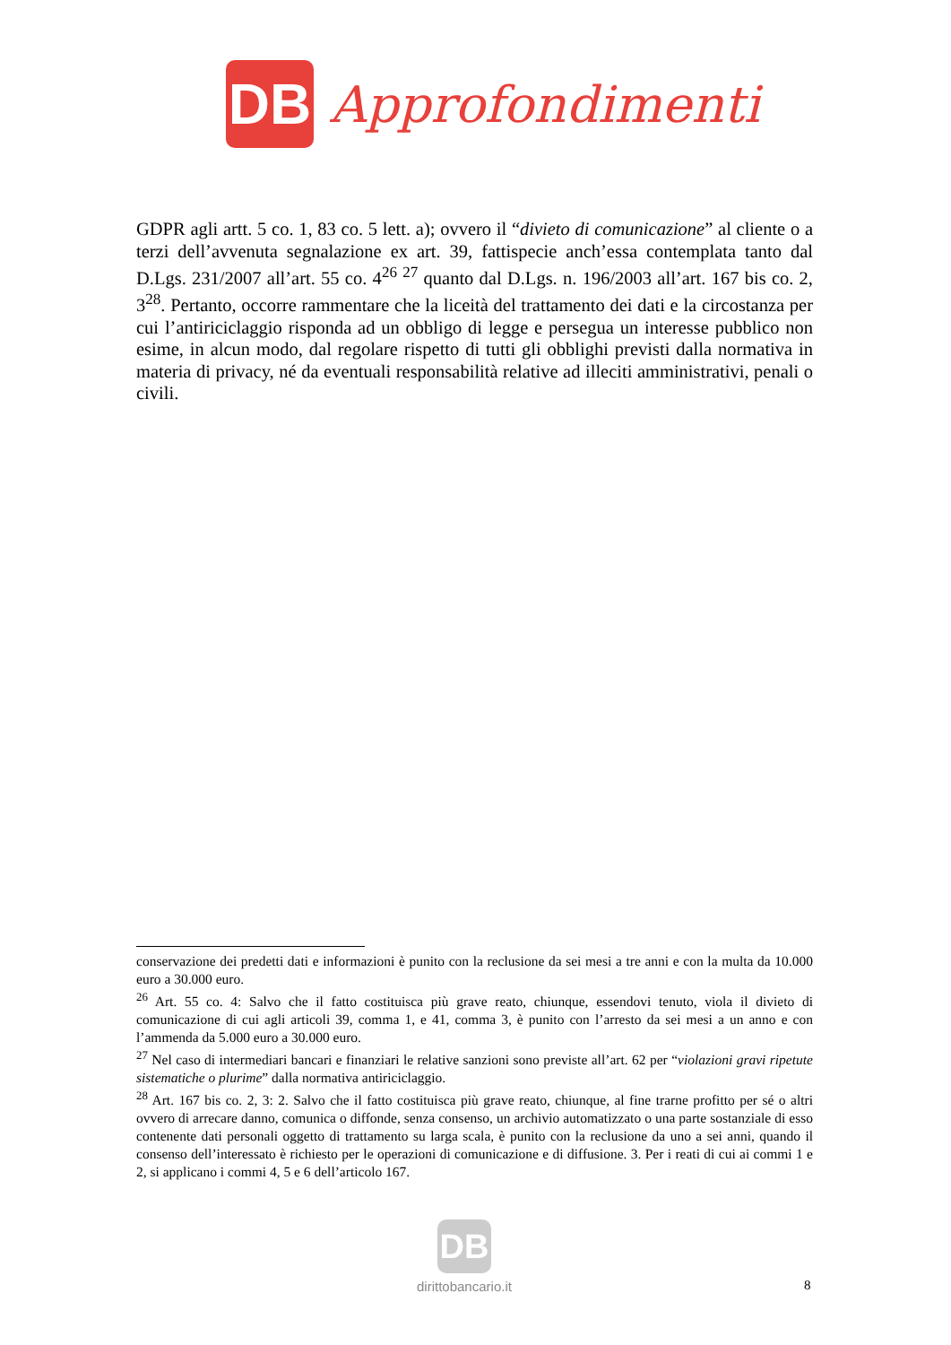DB
Approfondimenti
GDPR agli artt. 5 co. 1, 83 co. 5 lett. a); ovvero il “divieto di comunicazione” al cliente o a terzi dell’avvenuta segnalazione ex art. 39, fattispecie anch’essa contemplata tanto dal D.Lgs. 231/2007 all’art. 55 co. 4<sup>26</sup> <sup>27</sup> quanto dal D.Lgs. n. 196/2003 all’art. 167 bis co. 2, 3<sup>28</sup>. Pertanto, occorre rammentare che la liceità del trattamento dei dati e la circostanza per cui l’antiriciclaggio risponda ad un obbligo di legge e persegua un interesse pubblico non esime, in alcun modo, dal regolare rispetto di tutti gli obblighi previsti dalla normativa in materia di privacy, né da eventuali responsabilità relative ad illeciti amministrativi, penali o civili.
conservazione dei predetti dati e informazioni è punito con la reclusione da sei mesi a tre anni e con la multa da 10.000 euro a 30.000 euro.
<sup>26</sup> Art. 55 co. 4: Salvo che il fatto costituisca più grave reato, chiunque, essendovi tenuto, viola il divieto di comunicazione di cui agli articoli 39, comma 1, e 41, comma 3, è punito con l’arresto da sei mesi a un anno e con l’ammenda da 5.000 euro a 30.000 euro.
<sup>27</sup> Nel caso di intermediari bancari e finanziari le relative sanzioni sono previste all’art. 62 per “violazioni gravi ripetute sistematiche o plurime” dalla normativa antiriciclaggio.
<sup>28</sup> Art. 167 bis co. 2, 3: 2. Salvo che il fatto costituisca più grave reato, chiunque, al fine trarne profitto per sé o altri ovvero di arrecare danno, comunica o diffonde, senza consenso, un archivio automatizzato o una parte sostanziale di esso contenente dati personali oggetto di trattamento su larga scala, è punito con la reclusione da uno a sei anni, quando il consenso dell’interessato è richiesto per le operazioni di comunicazione e di diffusione. 3. Per i reati di cui ai commi 1 e 2, si applicano i commi 4, 5 e 6 dell’articolo 167.
DB
dirittobancario.it
8